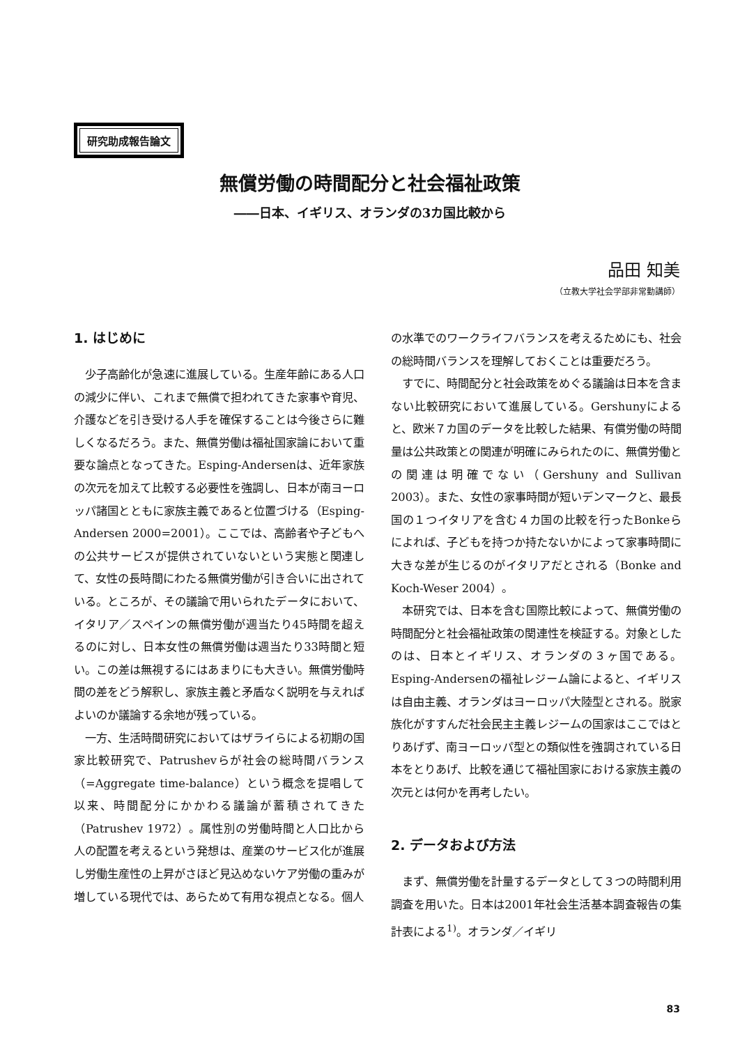研究助成報告論文
無償労働の時間配分と社会福祉政策
――日本、イギリス、オランダの3カ国比較から
品田 知美
（立教大学社会学部非常勤講師）
1. はじめに
少子高齢化が急速に進展している。生産年齢にある人口の減少に伴い、これまで無償で担われてきた家事や育児、介護などを引き受ける人手を確保することは今後さらに難しくなるだろう。また、無償労働は福祉国家論において重要な論点となってきた。Esping-Andersenは、近年家族の次元を加えて比較する必要性を強調し、日本が南ヨーロッパ諸国とともに家族主義であると位置づける（Esping-Andersen 2000=2001）。ここでは、高齢者や子どもへの公共サービスが提供されていないという実態と関連して、女性の長時間にわたる無償労働が引き合いに出されている。ところが、その議論で用いられたデータにおいて、イタリア／スペインの無償労働が週当たり45時間を超えるのに対し、日本女性の無償労働は週当たり33時間と短い。この差は無視するにはあまりにも大きい。無償労働時間の差をどう解釈し、家族主義と矛盾なく説明を与えればよいのか議論する余地が残っている。
一方、生活時間研究においてはザライらによる初期の国家比較研究で、Patrushevらが社会の総時間バランス（=Aggregate time-balance）という概念を提唱して以来、時間配分にかかわる議論が蓄積されてきた（Patrushev 1972）。属性別の労働時間と人口比から人の配置を考えるという発想は、産業のサービス化が進展し労働生産性の上昇がさほど見込めないケア労働の重みが増している現代では、あらためて有用な視点となる。個人
の水準でのワークライフバランスを考えるためにも、社会の総時間バランスを理解しておくことは重要だろう。
すでに、時間配分と社会政策をめぐる議論は日本を含まない比較研究において進展している。Gershunyによると、欧米７カ国のデータを比較した結果、有償労働の時間量は公共政策との関連が明確にみられたのに、無償労働との関連は明確でない（Gershuny and Sullivan 2003）。また、女性の家事時間が短いデンマークと、最長国の１つイタリアを含む４カ国の比較を行ったBonkeらによれば、子どもを持つか持たないかによって家事時間に大きな差が生じるのがイタリアだとされる（Bonke and Koch-Weser 2004）。
本研究では、日本を含む国際比較によって、無償労働の時間配分と社会福祉政策の関連性を検証する。対象としたのは、日本とイギリス、オランダの３ヶ国である。Esping-Andersenの福祉レジーム論によると、イギリスは自由主義、オランダはヨーロッパ大陸型とされる。脱家族化がすすんだ社会民主主義レジームの国家はここではとりあげず、南ヨーロッパ型との類似性を強調されている日本をとりあげ、比較を通じて福祉国家における家族主義の次元とは何かを再考したい。
2. データおよび方法
まず、無償労働を計量するデータとして３つの時間利用調査を用いた。日本は2001年社会生活基本調査報告の集計表による<sup>1)</sup>。オランダ／イギリ
83